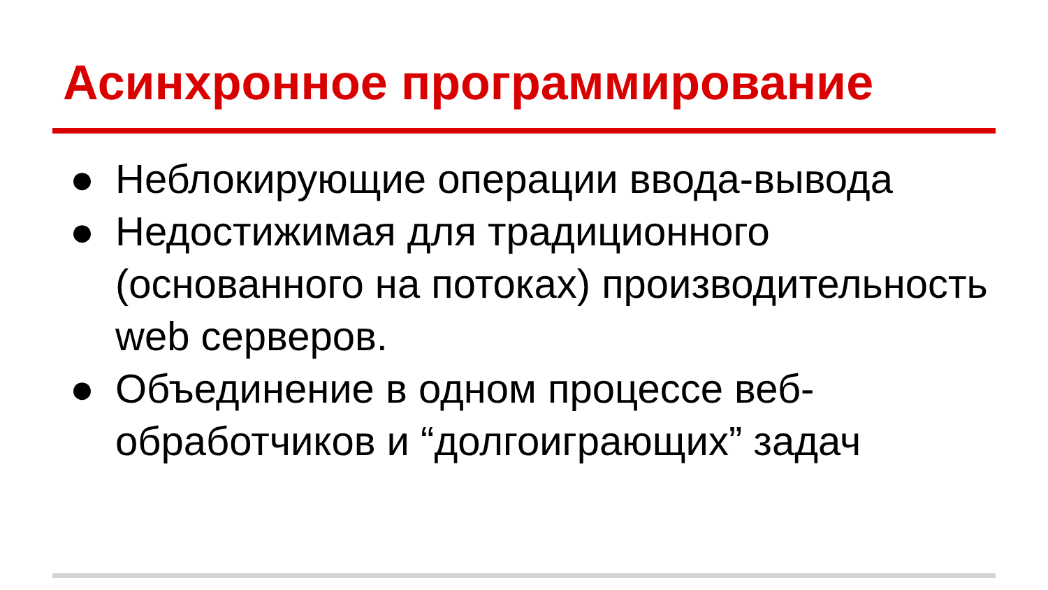Асинхронное программирование
● Неблокирующие операции ввода-вывода
● Недостижимая для традиционного (основанного на потоках) производительность web серверов.
● Объединение в одном процессе веб-обработчиков и “долгоиграющих” задач